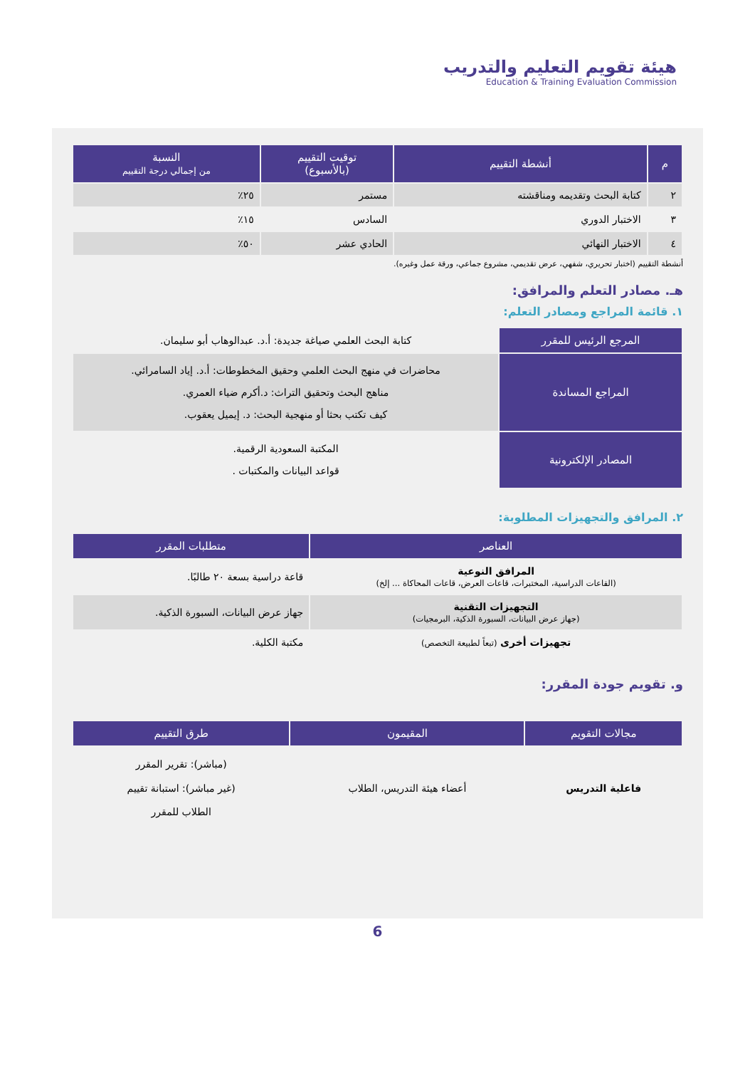هيئة تقويم التعليم والتدريب
Education & Training Evaluation Commission
| م | أنشطة التقييم | توقيت التقييم (بالأسبوع) | النسبة من إجمالي درجة التقييم |
| --- | --- | --- | --- |
| ٢ | كتابة البحث وتقديمه ومناقشته | مستمر | ٢٥٪ |
| ٣ | الاختبار الدوري | السادس | ١٥٪ |
| ٤ | الاختبار النهائي | الحادي عشر | ٥٠٪ |
أنشطة التقييم (اختبار تحريري، شفهي، عرض تقديمي، مشروع جماعي، ورقة عمل وغيره).
هـ. مصادر التعلم والمرافق:
١. قائمة المراجع ومصادر التعلم:
| المرجع الرئيس للمقرر | كتابة البحث العلمي صياغة جديدة: أ.د. عبدالوهاب أبو سليمان. |
| المراجع المساندة | محاضرات في منهج البحث العلمي وحقيق المخطوطات: أ.د. إياد السامرائي. مناهج البحث وتحقيق التراث: د.أكرم ضياء العمري. كيف تكتب بحثا أو منهجية البحث: د. إيميل يعقوب. |
| المصادر الإلكترونية | المكتبة السعودية الرقمية. قواعد البيانات والمكتبات . |
٢. المرافق والتجهيزات المطلوبة:
| العناصر | متطلبات المقرر |
| --- | --- |
| المرافق النوعية (القاعات الدراسية، المختبرات، قاعات العرض، قاعات المحاكاة ... إلخ) | قاعة دراسية بسعة ٢٠ طالبًا. |
| التجهيزات التقنية (جهاز عرض البيانات، السبورة الذكية، البرمجيات) | جهاز عرض البيانات، السبورة الذكية. |
| تجهيزات أخرى (تبعاً لطبيعة التخصص) | مكتبة الكلية. |
و. تقويم جودة المقرر:
| مجالات التقويم | المقيمون | طرق التقييم |
| --- | --- | --- |
| فاعلية التدريس | أعضاء هيئة التدريس، الطلاب | (مباشر): تقرير المقرر (غير مباشر): استبانة تقييم الطلاب للمقرر |
6